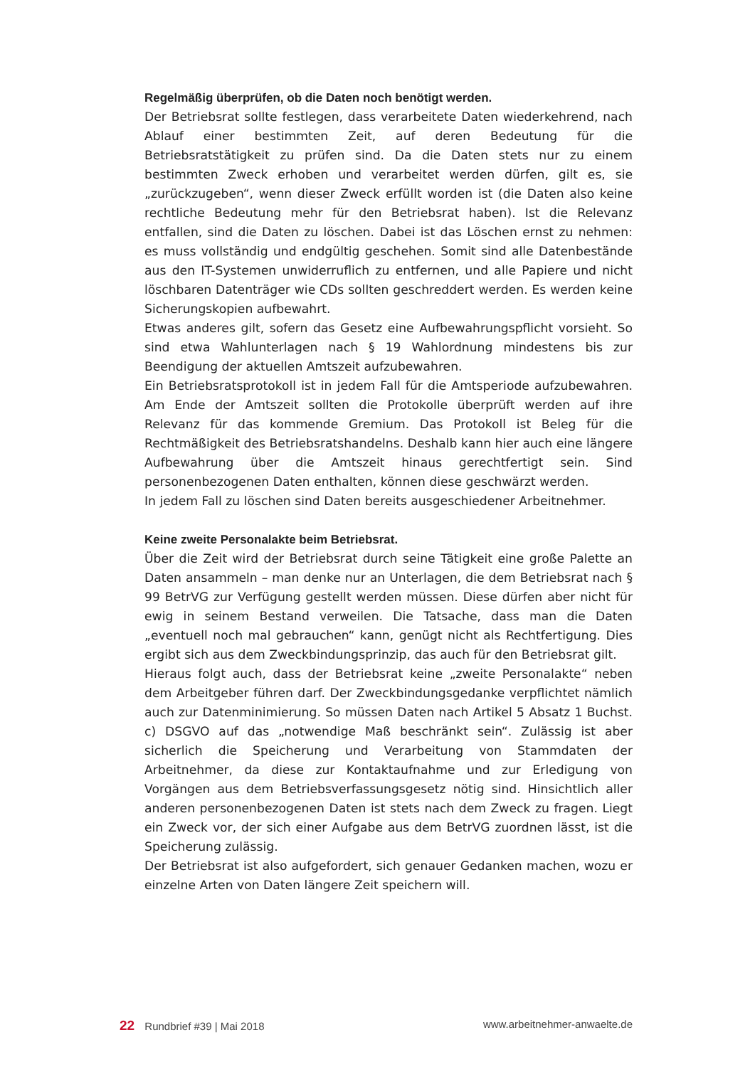Regelmäßig überprüfen, ob die Daten noch benötigt werden.
Der Betriebsrat sollte festlegen, dass verarbeitete Daten wiederkehrend, nach Ablauf einer bestimmten Zeit, auf deren Bedeutung für die Betriebsratstätigkeit zu prüfen sind. Da die Daten stets nur zu einem bestimmten Zweck erhoben und verarbeitet werden dürfen, gilt es, sie „zurückzugeben“, wenn dieser Zweck erfüllt worden ist (die Daten also keine rechtliche Bedeutung mehr für den Betriebsrat haben). Ist die Relevanz entfallen, sind die Daten zu löschen. Dabei ist das Löschen ernst zu nehmen: es muss vollständig und endgültig geschehen. Somit sind alle Datenbestände aus den IT-Systemen unwiderruflich zu entfernen, und alle Papiere und nicht löschbaren Datenträger wie CDs sollten geschreddert werden. Es werden keine Sicherungskopien aufbewahrt.
Etwas anderes gilt, sofern das Gesetz eine Aufbewahrungspflicht vorsieht. So sind etwa Wahlunterlagen nach § 19 Wahlordnung mindestens bis zur Beendigung der aktuellen Amtszeit aufzubewahren.
Ein Betriebsratsprotokoll ist in jedem Fall für die Amtsperiode aufzubewahren. Am Ende der Amtszeit sollten die Protokolle überprüft werden auf ihre Relevanz für das kommende Gremium. Das Protokoll ist Beleg für die Rechtmäßigkeit des Betriebsratshandelns. Deshalb kann hier auch eine längere Aufbewahrung über die Amtszeit hinaus gerechtfertigt sein. Sind personenbezogenen Daten enthalten, können diese geschwärzt werden.
In jedem Fall zu löschen sind Daten bereits ausgeschiedener Arbeitnehmer.
Keine zweite Personalakte beim Betriebsrat.
Über die Zeit wird der Betriebsrat durch seine Tätigkeit eine große Palette an Daten ansammeln – man denke nur an Unterlagen, die dem Betriebsrat nach § 99 BetrVG zur Verfügung gestellt werden müssen. Diese dürfen aber nicht für ewig in seinem Bestand verweilen. Die Tatsache, dass man die Daten „eventuell noch mal gebrauchen“ kann, genügt nicht als Rechtfertigung. Dies ergibt sich aus dem Zweckbindungsprinzip, das auch für den Betriebsrat gilt.
Hieraus folgt auch, dass der Betriebsrat keine „zweite Personalakte“ neben dem Arbeitgeber führen darf. Der Zweckbindungsgedanke verpflichtet nämlich auch zur Datenminimierung. So müssen Daten nach Artikel 5 Absatz 1 Buchst. c) DSGVO auf das „notwendige Maß beschränkt sein“. Zulässig ist aber sicherlich die Speicherung und Verarbeitung von Stammdaten der Arbeitnehmer, da diese zur Kontaktaufnahme und zur Erledigung von Vorgängen aus dem Betriebsverfassungsgesetz nötig sind. Hinsichtlich aller anderen personenbezogenen Daten ist stets nach dem Zweck zu fragen. Liegt ein Zweck vor, der sich einer Aufgabe aus dem BetrVG zuordnen lässt, ist die Speicherung zulässig.
Der Betriebsrat ist also aufgefordert, sich genauer Gedanken machen, wozu er einzelne Arten von Daten längere Zeit speichern will.
22 Rundbrief #39 | Mai 2018 www.arbeitnehmer-anwaelte.de